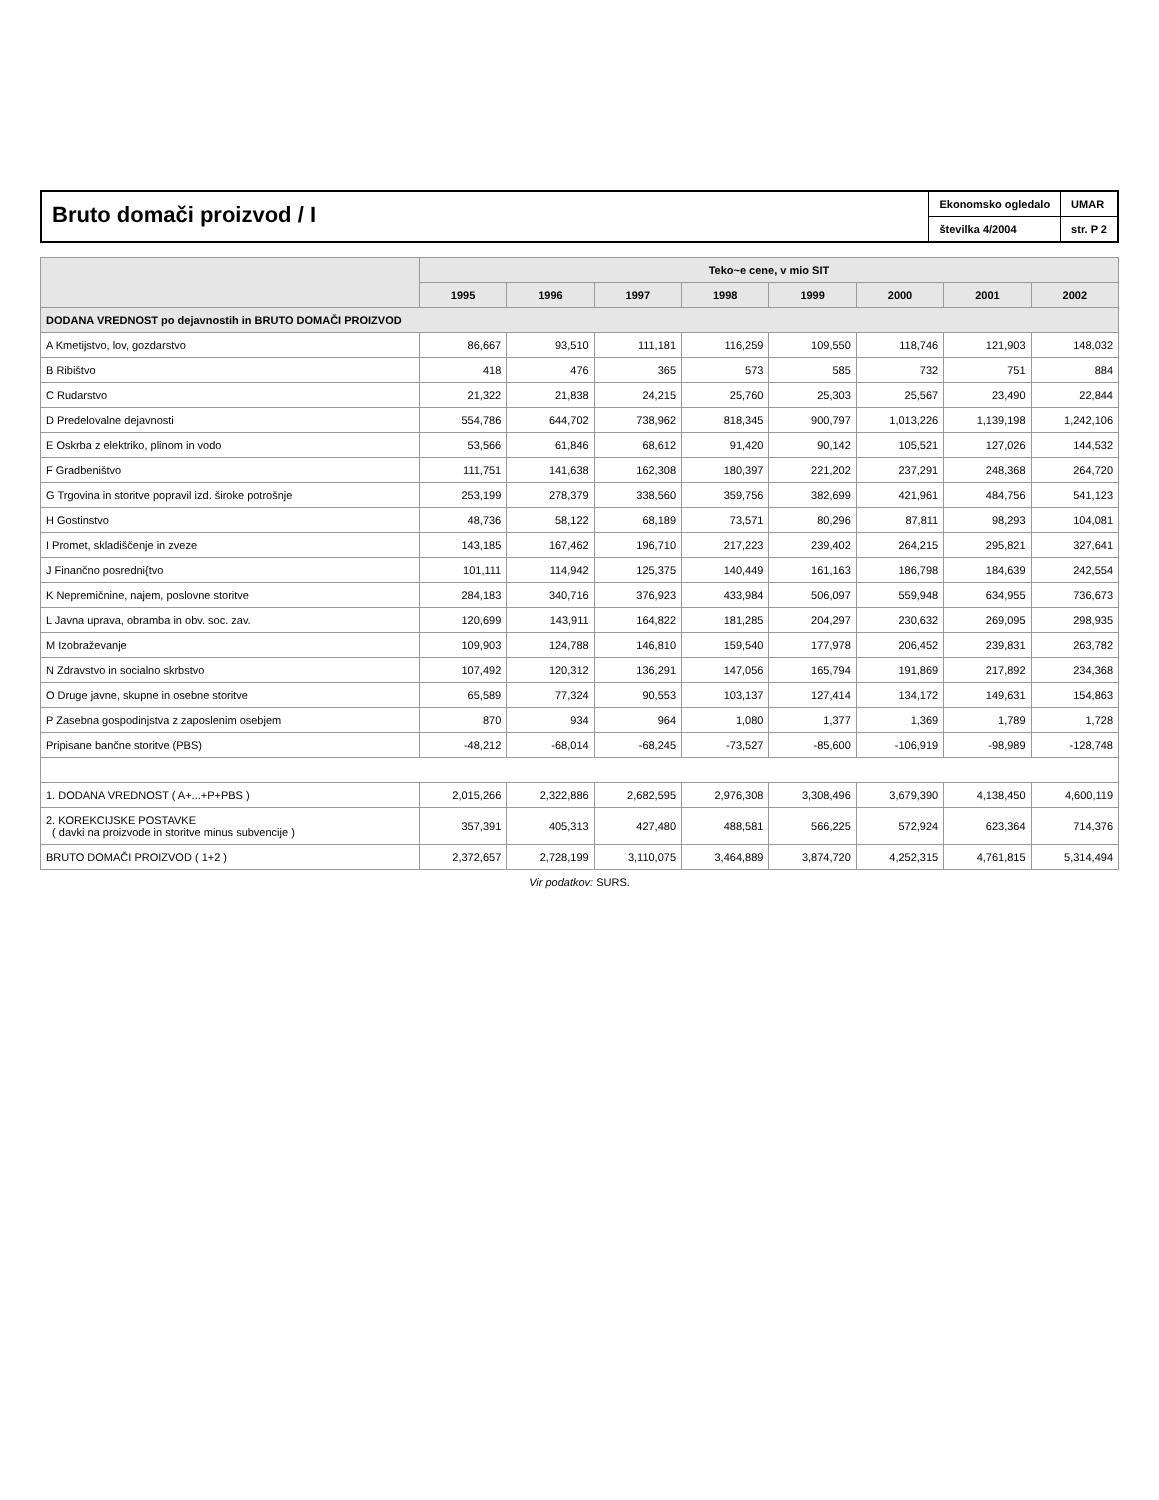Bruto domači proizvod / I
Ekonomsko ogledalo
številka 4/2004
UMAR
str. P 2
| | Teko~e cene, v mio SIT | | | | | | | |
| --- | --- | --- | --- | --- | --- | --- | --- | --- |
| | 1995 | 1996 | 1997 | 1998 | 1999 | 2000 | 2001 | 2002 |
| DODANA VREDNOST po dejavnostih in BRUTO DOMAČI PROIZVOD | | | | | | | | |
| A Kmetijstvo, lov, gozdarstvo | 86,667 | 93,510 | 111,181 | 116,259 | 109,550 | 118,746 | 121,903 | 148,032 |
| B Ribištvo | 418 | 476 | 365 | 573 | 585 | 732 | 751 | 884 |
| C Rudarstvo | 21,322 | 21,838 | 24,215 | 25,760 | 25,303 | 25,567 | 23,490 | 22,844 |
| D Predelovalne dejavnosti | 554,786 | 644,702 | 738,962 | 818,345 | 900,797 | 1,013,226 | 1,139,198 | 1,242,106 |
| E Oskrba z elektriko, plinom in vodo | 53,566 | 61,846 | 68,612 | 91,420 | 90,142 | 105,521 | 127,026 | 144,532 |
| F Gradbeništvo | 111,751 | 141,638 | 162,308 | 180,397 | 221,202 | 237,291 | 248,368 | 264,720 |
| G Trgovina in storitve popravil izd. široke potrošnje | 253,199 | 278,379 | 338,560 | 359,756 | 382,699 | 421,961 | 484,756 | 541,123 |
| H Gostinstvo | 48,736 | 58,122 | 68,189 | 73,571 | 80,296 | 87,811 | 98,293 | 104,081 |
| I Promet, skladiščenje in zveze | 143,185 | 167,462 | 196,710 | 217,223 | 239,402 | 264,215 | 295,821 | 327,641 |
| J Finančno posredni{tvo | 101,111 | 114,942 | 125,375 | 140,449 | 161,163 | 186,798 | 184,639 | 242,554 |
| K Nepremičnine, najem, poslovne storitve | 284,183 | 340,716 | 376,923 | 433,984 | 506,097 | 559,948 | 634,955 | 736,673 |
| L Javna uprava, obramba in obv. soc. zav. | 120,699 | 143,911 | 164,822 | 181,285 | 204,297 | 230,632 | 269,095 | 298,935 |
| M Izobraževanje | 109,903 | 124,788 | 146,810 | 159,540 | 177,978 | 206,452 | 239,831 | 263,782 |
| N Zdravstvo in socialno skrbstvo | 107,492 | 120,312 | 136,291 | 147,056 | 165,794 | 191,869 | 217,892 | 234,368 |
| O Druge javne, skupne in osebne storitve | 65,589 | 77,324 | 90,553 | 103,137 | 127,414 | 134,172 | 149,631 | 154,863 |
| P Zasebna gospodinjstva z zaposlenim osebjem | 870 | 934 | 964 | 1,080 | 1,377 | 1,369 | 1,789 | 1,728 |
| Pripisane bančne storitve (PBS) | -48,212 | -68,014 | -68,245 | -73,527 | -85,600 | -106,919 | -98,989 | -128,748 |
| 1. DODANA VREDNOST ( A+...+P+PBS ) | 2,015,266 | 2,322,886 | 2,682,595 | 2,976,308 | 3,308,496 | 3,679,390 | 4,138,450 | 4,600,119 |
| 2. KOREKCIJSKE POSTAVKE ( davki na proizvode in storitve minus subvencije ) | 357,391 | 405,313 | 427,480 | 488,581 | 566,225 | 572,924 | 623,364 | 714,376 |
| BRUTO DOMAČI PROIZVOD ( 1+2 ) | 2,372,657 | 2,728,199 | 3,110,075 | 3,464,889 | 3,874,720 | 4,252,315 | 4,761,815 | 5,314,494 |
Vir podatkov: SURS.